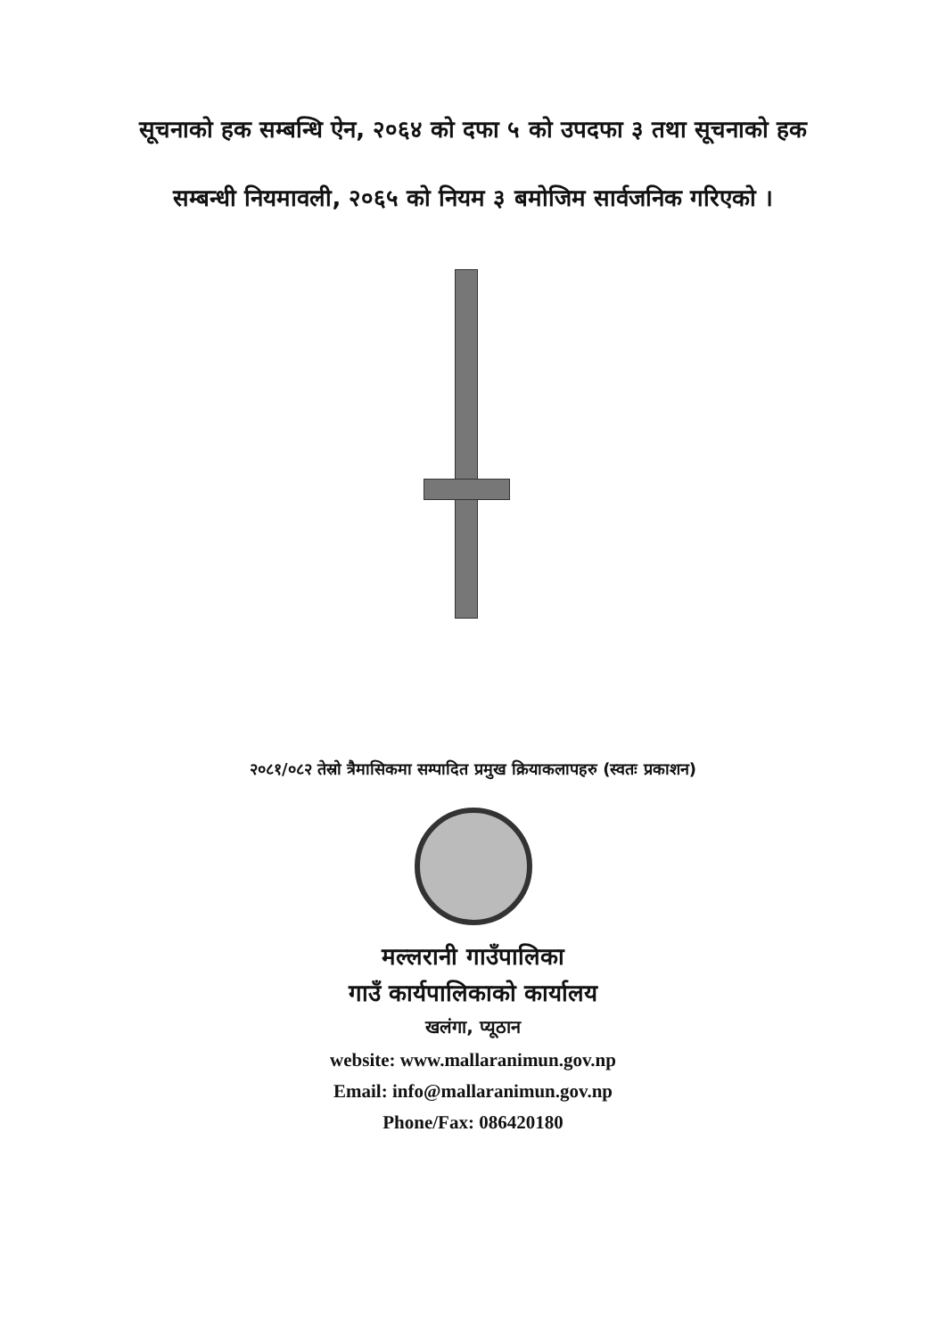सूचनाको हक सम्बन्धि ऐन, २०६४ को दफा ५ को उपदफा ३ तथा सूचनाको हक
सम्बन्धी नियमावली, २०६५ को नियम ३ बमोजिम सार्वजनिक गरिएको ।
२०८१/०८२ तेस्रो त्रैमासिकमा सम्पादित प्रमुख क्रियाकलापहरु (स्वतः प्रकाशन)
मल्लरानी गाउँपालिका
गाउँ कार्यपालिकाको कार्यालय
खलंगा, प्यूठान
website: www.mallaranimun.gov.np
Email: info@mallaranimun.gov.np
Phone/Fax: 086420180